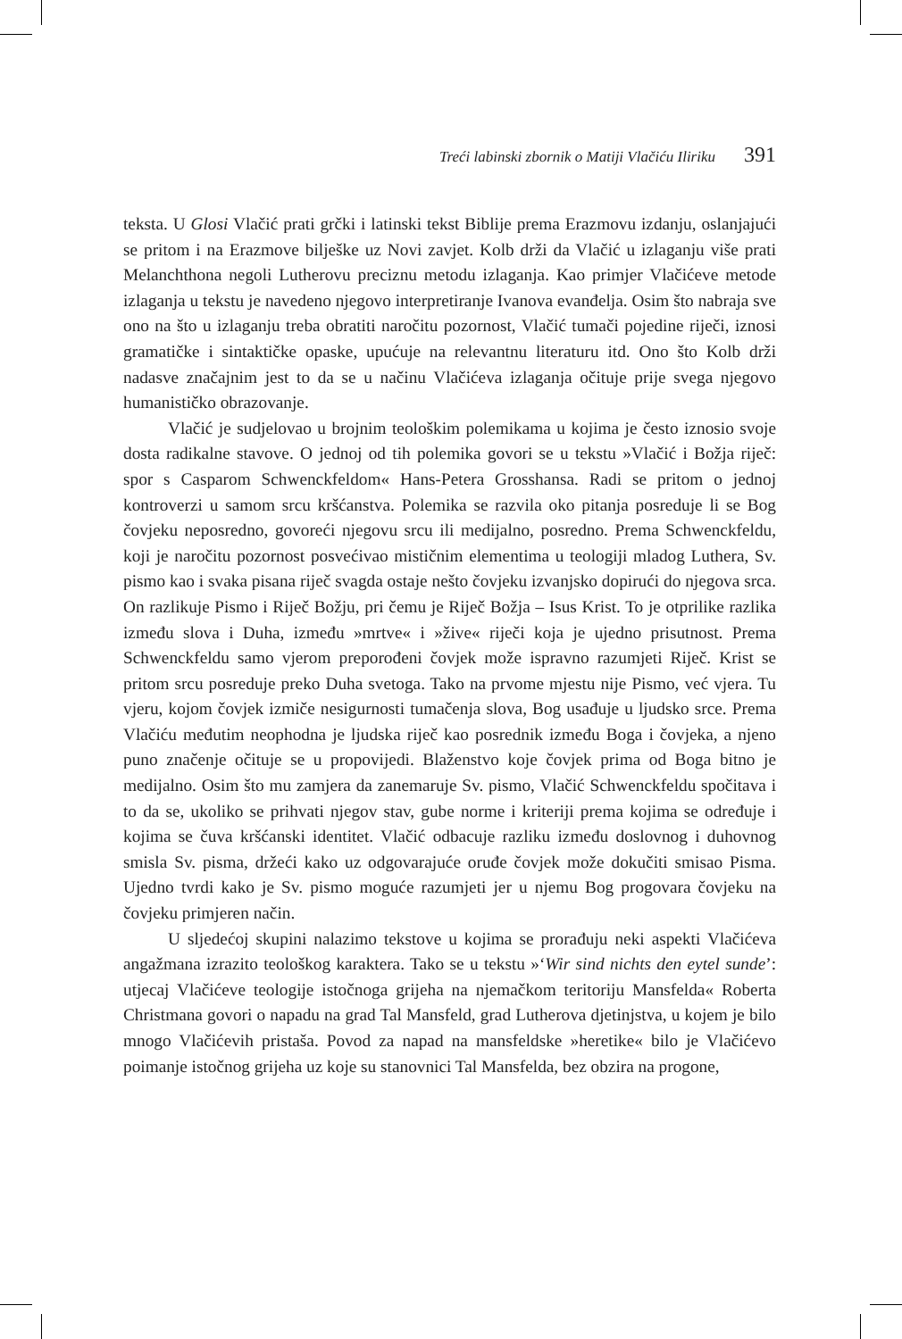Treći labinski zbornik o Matiji Vlačiću Iliriku 391
teksta. U Glosi Vlačić prati grčki i latinski tekst Biblije prema Erazmovu izdanju, oslanjajući se pritom i na Erazmove bilješke uz Novi zavjet. Kolb drži da Vlačić u izlaganju više prati Melanchthona negoli Lutherovu preciznu metodu izlaganja. Kao primjer Vlačićeve metode izlaganja u tekstu je navedeno njegovo interpretiranje Ivanova evanđelja. Osim što nabraja sve ono na što u izlaganju treba obratiti naročitu pozornost, Vlačić tumači pojedine riječi, iznosi gramatičke i sintaktičke opaske, upućuje na relevantnu literaturu itd. Ono što Kolb drži nadasve značajnim jest to da se u načinu Vlačićeva izlaganja očituje prije svega njegovo humanističko obrazovanje.
Vlačić je sudjelovao u brojnim teološkim polemikama u kojima je često iznosio svoje dosta radikalne stavove. O jednoj od tih polemika govori se u tekstu »Vlačić i Božja riječ: spor s Casparom Schwenckfeldom« Hans-Petera Grosshansa. Radi se pritom o jednoj kontroverzi u samom srcu kršćanstva. Polemika se razvila oko pitanja posreduje li se Bog čovjeku neposredno, govoreći njegovu srcu ili medijalno, posredno. Prema Schwenckfeldu, koji je naročitu pozornost posvećivao mističnim elementima u teologiji mladog Luthera, Sv. pismo kao i svaka pisana riječ svagda ostaje nešto čovjeku izvanjsko dopirući do njegova srca. On razlikuje Pismo i Riječ Božju, pri čemu je Riječ Božja – Isus Krist. To je otprilike razlika između slova i Duha, između »mrtve« i »žive« riječi koja je ujedno prisutnost. Prema Schwenckfeldu samo vjerom preporođeni čovjek može ispravno razumjeti Riječ. Krist se pritom srcu posreduje preko Duha svetoga. Tako na prvome mjestu nije Pismo, već vjera. Tu vjeru, kojom čovjek izmiče nesigurnosti tumačenja slova, Bog usađuje u ljudsko srce. Prema Vlačiću međutim neophodna je ljudska riječ kao posrednik između Boga i čovjeka, a njeno puno značenje očituje se u propovijedi. Blaženstvo koje čovjek prima od Boga bitno je medijalno. Osim što mu zamjera da zanemaruje Sv. pismo, Vlačić Schwenckfeldu spočitava i to da se, ukoliko se prihvati njegov stav, gube norme i kriteriji prema kojima se određuje i kojima se čuva kršćanski identitet. Vlačić odbacuje razliku između doslovnog i duhovnog smisla Sv. pisma, držeći kako uz odgovarajuće oruđe čovjek može dokučiti smisao Pisma. Ujedno tvrdi kako je Sv. pismo moguće razumjeti jer u njemu Bog progovara čovjeku na čovjeku primjeren način.
U sljedećoj skupini nalazimo tekstove u kojima se prorađuju neki aspekti Vlačićeva angažmana izrazito teološkog karaktera. Tako se u tekstu »‘Wir sind nichts den eytel sunde’: utjecaj Vlačićeve teologije istočnoga grijeha na njemačkom teritoriju Mansfelda« Roberta Christmana govori o napadu na grad Tal Mansfeld, grad Lutherova djetinjstva, u kojem je bilo mnogo Vlačićevih pristaša. Povod za napad na mansfeldske »heretike« bilo je Vlačićevo poimanje istočnog grijeha uz koje su stanovnici Tal Mansfelda, bez obzira na progone,